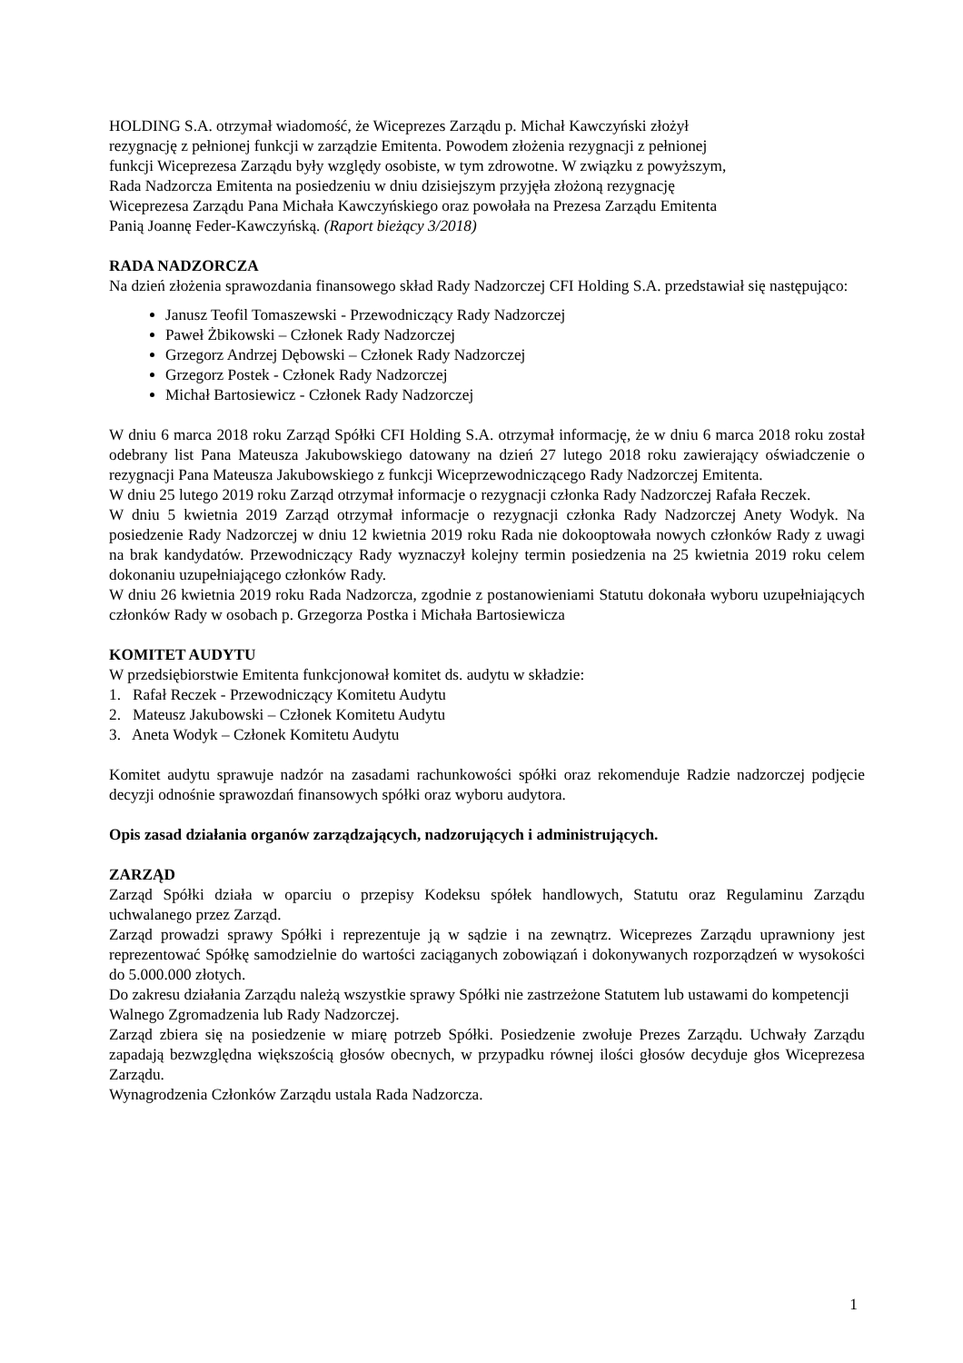HOLDING S.A. otrzymał wiadomość, że Wiceprezes Zarządu p. Michał Kawczyński złożył
rezygnację z pełnionej funkcji w zarządzie Emitenta. Powodem złożenia rezygnacji z pełnionej
funkcji Wiceprezesa Zarządu były względy osobiste, w tym zdrowotne. W związku z powyższym,
Rada Nadzorcza Emitenta na posiedzeniu w dniu dzisiejszym przyjęła złożoną rezygnację
Wiceprezesa Zarządu Pana Michała Kawczyńskiego oraz powołała na Prezesa Zarządu Emitenta
Panią Joannę Feder-Kawczyńską. (Raport bieżący 3/2018)
RADA NADZORCZA
Na dzień złożenia sprawozdania finansowego skład Rady Nadzorczej CFI Holding S.A. przedstawiał się następująco:
Janusz Teofil Tomaszewski - Przewodniczący Rady Nadzorczej
Paweł Żbikowski – Członek Rady Nadzorczej
Grzegorz Andrzej Dębowski – Członek Rady Nadzorczej
Grzegorz Postek - Członek Rady Nadzorczej
Michał Bartosiewicz - Członek Rady Nadzorczej
W dniu 6 marca 2018 roku Zarząd Spółki CFI Holding S.A. otrzymał informację, że w dniu 6 marca 2018 roku został odebrany list Pana Mateusza Jakubowskiego datowany na dzień 27 lutego 2018 roku zawierający oświadczenie o rezygnacji Pana Mateusza Jakubowskiego z funkcji Wiceprzewodniczącego Rady Nadzorczej Emitenta.
W dniu 25 lutego 2019 roku Zarząd otrzymał informacje o rezygnacji członka Rady Nadzorczej Rafała Reczek.
W dniu 5 kwietnia 2019 Zarząd otrzymał informacje o rezygnacji członka Rady Nadzorczej Anety Wodyk. Na posiedzenie Rady Nadzorczej w dniu 12 kwietnia 2019 roku Rada nie dokooptowała nowych członków Rady z uwagi na brak kandydatów. Przewodniczący Rady wyznaczył kolejny termin posiedzenia na 25 kwietnia 2019 roku celem dokonaniu uzupełniającego członków Rady.
W dniu 26 kwietnia 2019 roku Rada Nadzorcza, zgodnie z postanowieniami Statutu dokonała wyboru uzupełniających członków Rady w osobach p. Grzegorza Postka i Michała Bartosiewicza
KOMITET AUDYTU
W przedsiębiorstwie Emitenta funkcjonował komitet ds. audytu w składzie:
1. Rafał Reczek - Przewodniczący Komitetu Audytu
2. Mateusz Jakubowski – Członek Komitetu Audytu
3. Aneta Wodyk – Członek Komitetu Audytu
Komitet audytu sprawuje nadzór na zasadami rachunkowości spółki oraz rekomenduje Radzie nadzorczej podjęcie decyzji odnośnie sprawozdań finansowych spółki oraz wyboru audytora.
Opis zasad działania organów zarządzających, nadzorujących i administrujących.
ZARZĄD
Zarząd Spółki działa w oparciu o przepisy Kodeksu spółek handlowych, Statutu oraz Regulaminu Zarządu uchwalanego przez Zarząd.
Zarząd prowadzi sprawy Spółki i reprezentuje ją w sądzie i na zewnątrz. Wiceprezes Zarządu uprawniony jest reprezentować Spółkę samodzielnie do wartości zaciąganych zobowiązań i dokonywanych rozporządzeń w wysokości do 5.000.000 złotych.
Do zakresu działania Zarządu należą wszystkie sprawy Spółki nie zastrzeżone Statutem lub ustawami do kompetencji Walnego Zgromadzenia lub Rady Nadzorczej.
Zarząd zbiera się na posiedzenie w miarę potrzeb Spółki. Posiedzenie zwołuje Prezes Zarządu. Uchwały Zarządu zapadają bezwzględna większością głosów obecnych, w przypadku równej ilości głosów decyduje głos Wiceprezesa Zarządu.
Wynagrodzenia Członków Zarządu ustala Rada Nadzorcza.
1